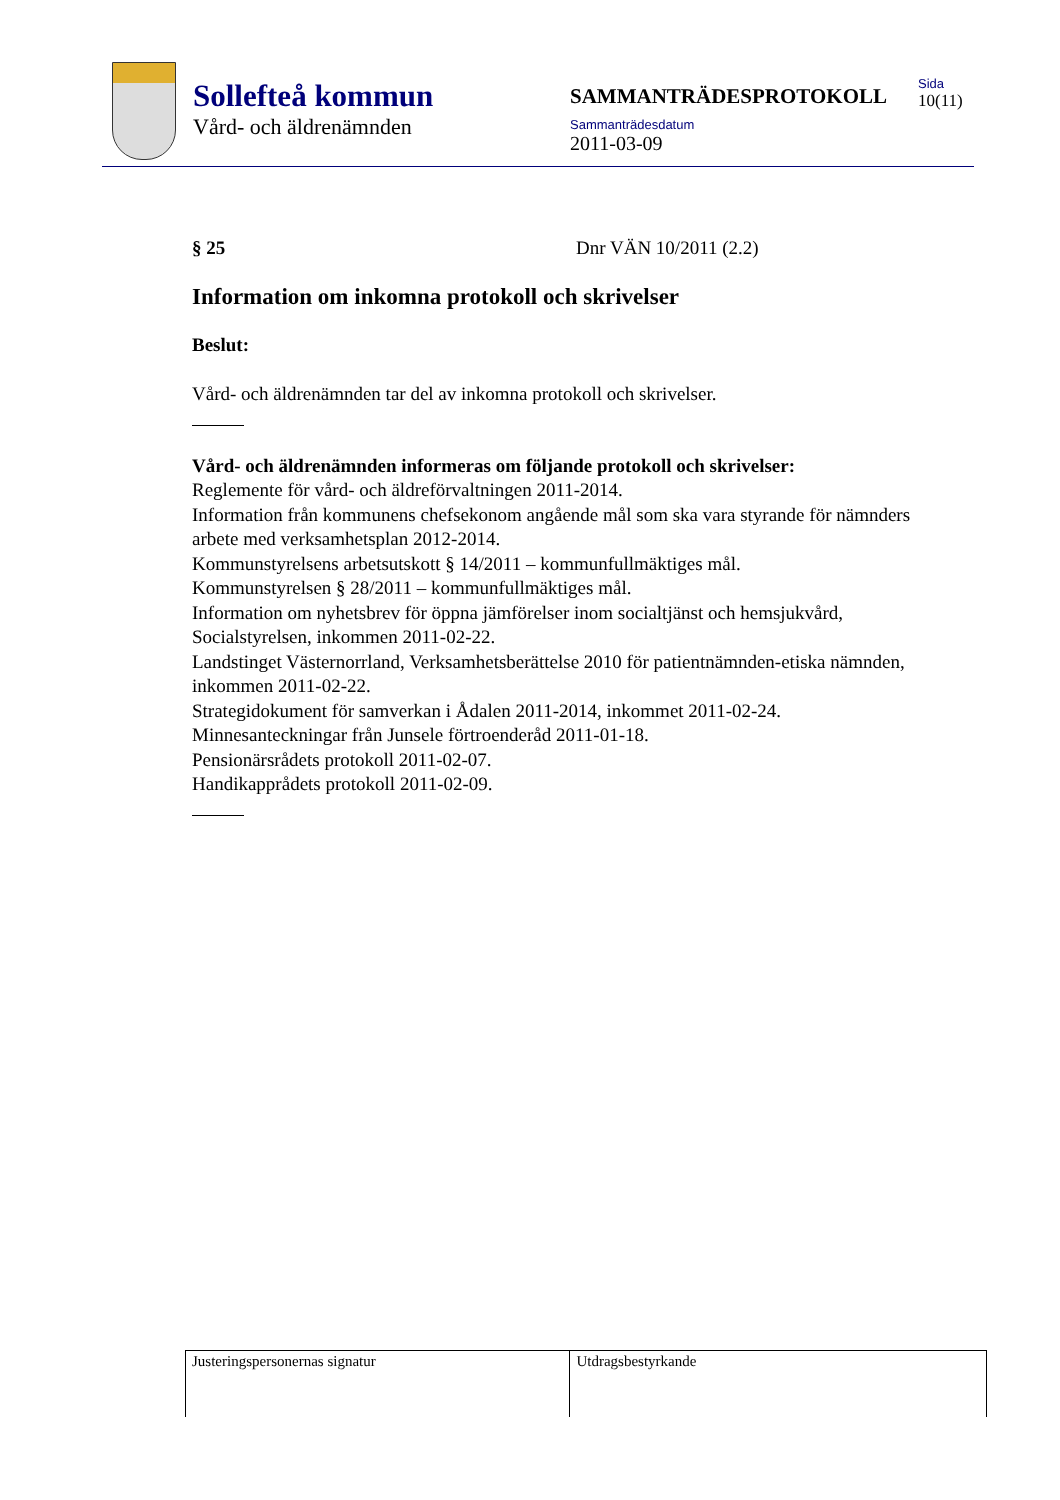Sollefteå kommun
Vård- och äldrenämnden
SAMMANTRÄDESPROTOKOLL
Sammanträdesdatum
2011-03-09
Sida
10(11)
§ 25 Dnr VÄN 10/2011 (2.2)
Information om inkomna protokoll och skrivelser
Beslut:
Vård- och äldrenämnden tar del av inkomna protokoll och skrivelser.
Vård- och äldrenämnden informeras om följande protokoll och skrivelser:
Reglemente för vård- och äldreförvaltningen 2011-2014.
Information från kommunens chefsekonom angående mål som ska vara styrande för nämnders arbete med verksamhetsplan 2012-2014.
Kommunstyrelsens arbetsutskott § 14/2011 – kommunfullmäktiges mål.
Kommunstyrelsen § 28/2011 – kommunfullmäktiges mål.
Information om nyhetsbrev för öppna jämförelser inom socialtjänst och hemsjukvård, Socialstyrelsen, inkommen 2011-02-22.
Landstinget Västernorrland, Verksamhetsberättelse 2010 för patientnämnden-etiska nämnden, inkommen 2011-02-22.
Strategidokument för samverkan i Ådalen 2011-2014, inkommet 2011-02-24.
Minnesanteckningar från Junsele förtroenderåd 2011-01-18.
Pensionärsrådets protokoll 2011-02-07.
Handikapprådets protokoll 2011-02-09.
| Justeringspersonernas signatur | Utdragsbestyrkande |